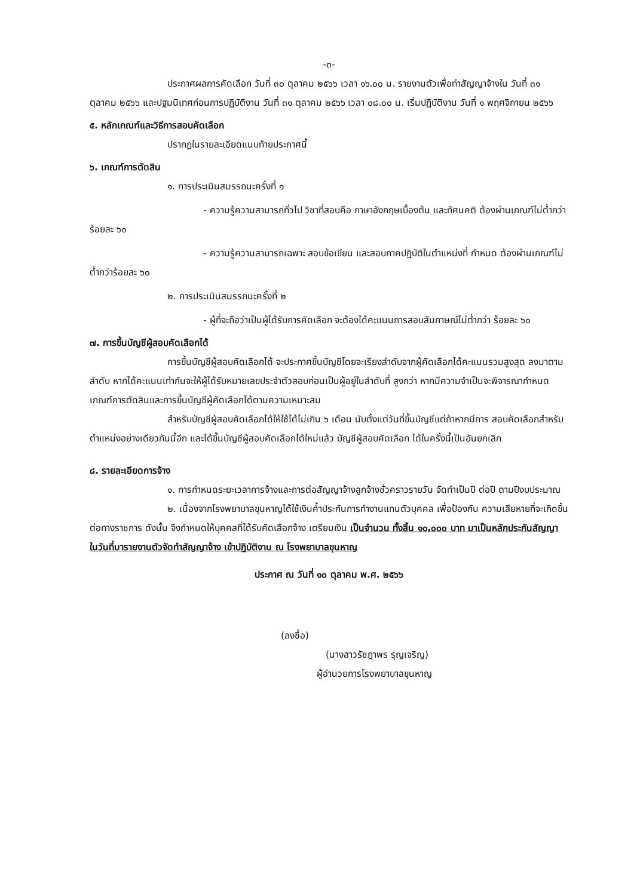-๓-
ประกาศผลการคัดเลือก วันที่ ๓๐ ตุลาคม ๒๕๖๖ เวลา ๑๖.๐๐ น. รายงานตัวเพื่อทำสัญญาจ้างใน วันที่ ๓๑ ตุลาคม ๒๕๖๖ และปฐมนิเทศก่อนการปฏิบัติงาน วันที่ ๓๑ ตุลาคม ๒๕๖๖ เวลา ๐๘.๐๐ น. เริ่มปฏิบัติงาน วันที่ ๑ พฤศจิกายน ๒๕๖๖
๕. หลักเกณฑ์และวิธีการสอบคัดเลือก
ปรากฏในรายละเอียดแนบท้ายประกาศนี้
๖. เกณฑ์การตัดสิน
๑. การประเมินสมรรถนะครั้งที่ ๑
- ความรู้ความสามารถทั่วไป วิชาที่สอบคือ ภาษาอังกฤษเบื้องต้น และทัศนคติ ต้องผ่านเกณฑ์ไม่ต่ำกว่าร้อยละ ๖๐
- ความรู้ความสามารถเฉพาะ สอบข้อเขียน และสอบภาคปฏิบัติในตำแหน่งที่ กำหนด ต้องผ่านเกณฑ์ไม่ต่ำกว่าร้อยละ ๖๐
๒. การประเมินสมรรถนะครั้งที่ ๒
- ผู้ที่จะถือว่าเป็นผู้ได้รับการคัดเลือก จะต้องได้คะแนนการสอบสัมภาษณ์ไม่ต่ำกว่า ร้อยละ ๖๐
๗. การขึ้นบัญชีผู้สอบคัดเลือกได้
การขึ้นบัญชีผู้สอบคัดเลือกได้ จะประกาศขึ้นบัญชีโดยจะเรียงลำดับจากผู้คัดเลือกได้คะแนนรวมสูงสุด ลงมาตามลำดับ หากได้คะแนนเท่ากันจะให้ผู้ได้รับหมายเลขประจำตัวสอบก่อนเป็นผู้อยู่ในลำดับที่ สูงกว่า หากมีความจำเป็นจะพิจารณากำหนดเกณฑ์การตัดสินและการขึ้นบัญชีผู้คัดเลือกได้ตามความเหมาะสม
สำหรับบัญชีผู้สอบคัดเลือกได้ให้ใช้ได้ไม่เกิน ๖ เดือน นับตั้งแต่วันที่ขึ้นบัญชีแต่ถ้าหากมีการ สอบคัดเลือกสำหรับตำแหน่งอย่างเดียวกันนี้อีก และได้ขึ้นบัญชีผู้สอบคัดเลือกได้ใหม่แล้ว บัญชีผู้สอบคัดเลือก ได้ในครั้งนี้เป็นอันยกเลิก
๘. รายละเอียดการจ้าง
๑. การกำหนดระยะเวลาการจ้างและการต่อสัญญาจ้างลูกจ้างชั่วคราวรายวัน จัดทำเป็นปี ต่อปี ตามปีงบประมาณ
๒. เนื่องจากโรงพยาบาลขุนหาญได้ใช้เงินค้ำประกันการทำงานแทนตัวบุคคล เพื่อป้องกัน ความเสียหายที่จะเกิดขึ้นต่อทางราชการ ดังนั้น จึงกำหนดให้บุคคลที่ได้รับคัดเลือกจ้าง เตรียมเงิน เป็นจำนวน ทั้งสิ้น ๑๐,๐๐๐ บาท มาเป็นหลักประกันสัญญา ในวันที่มารายงานตัวจัดทำสัญญาจ้าง เข้าปฏิบัติงาน ณ โรงพยาบาลขุนหาญ
ประกาศ ณ วันที่ ๑๐ ตุลาคม พ.ศ. ๒๕๖๖
(ลงชื่อ)
(นางสาวรัชฎาพร รุญเจริญ)
ผู้อำนวยการโรงพยาบาลขุนหาญ